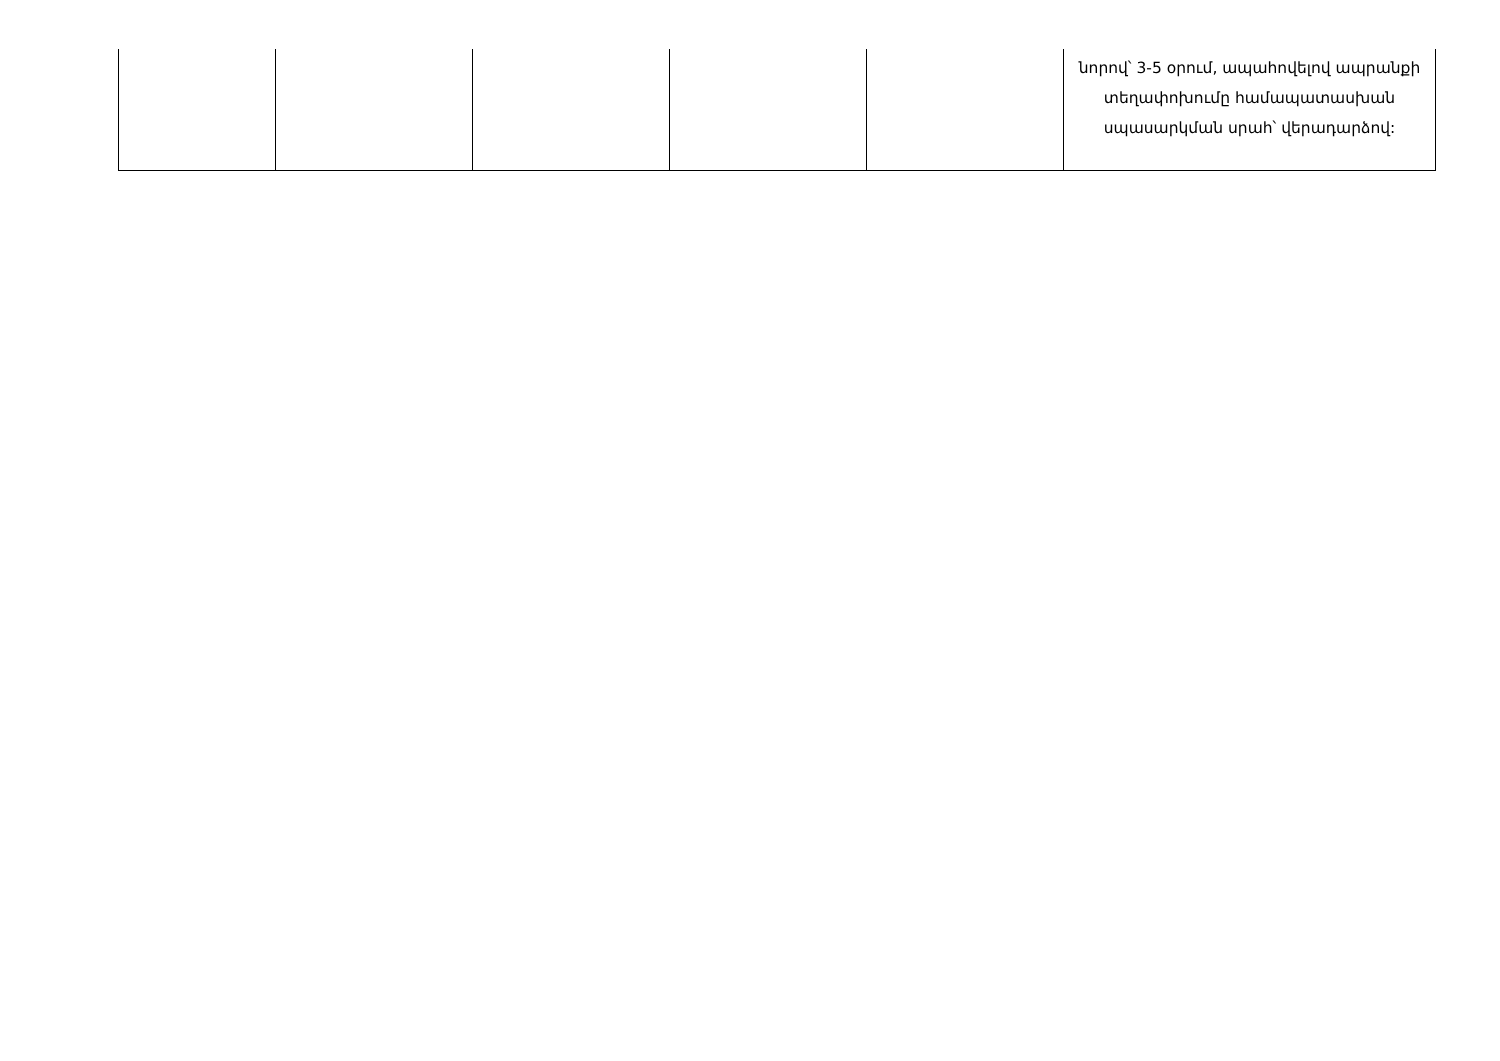| | | | | | նորով՝ 3-5 օրում, ապահովելով ապրանքի տեղափոխումը համապատասխան սպասարկման սրահ՝ վերադարձով: |